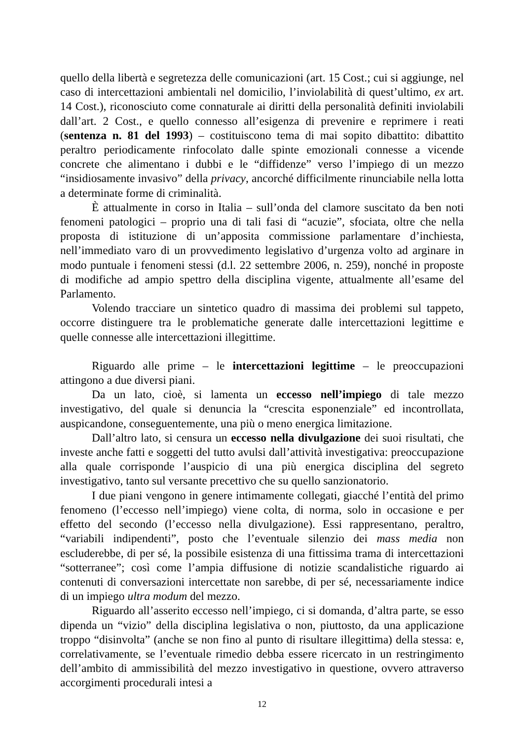quello della libertà e segretezza delle comunicazioni (art. 15 Cost.; cui si aggiunge, nel caso di intercettazioni ambientali nel domicilio, l’inviolabilità di quest’ultimo, ex art. 14 Cost.), riconosciuto come connaturale ai diritti della personalità definiti inviolabili dall’art. 2 Cost., e quello connesso all’esigenza di prevenire e reprimere i reati (sentenza n. 81 del 1993) – costituiscono tema di mai sopito dibattito: dibattito peraltro periodicamente rinfocolato dalle spinte emozionali connesse a vicende concrete che alimentano i dubbi e le “diffidenze” verso l’impiego di un mezzo “insidiosamente invasivo” della privacy, ancorché difficilmente rinunciabile nella lotta a determinate forme di criminalità.
È attualmente in corso in Italia – sull’onda del clamore suscitato da ben noti fenomeni patologici – proprio una di tali fasi di “acuzie”, sfociata, oltre che nella proposta di istituzione di un’apposita commissione parlamentare d’inchiesta, nell’immediato varo di un provvedimento legislativo d’urgenza volto ad arginare in modo puntuale i fenomeni stessi (d.l. 22 settembre 2006, n. 259), nonché in proposte di modifiche ad ampio spettro della disciplina vigente, attualmente all’esame del Parlamento.
Volendo tracciare un sintetico quadro di massima dei problemi sul tappeto, occorre distinguere tra le problematiche generate dalle intercettazioni legittime e quelle connesse alle intercettazioni illegittime.
Riguardo alle prime – le intercettazioni legittime – le preoccupazioni attingono a due diversi piani.
Da un lato, cioè, si lamenta un eccesso nell’impiego di tale mezzo investigativo, del quale si denuncia la “crescita esponenziale” ed incontrollata, auspicandone, conseguentemente, una più o meno energica limitazione.
Dall’altro lato, si censura un eccesso nella divulgazione dei suoi risultati, che investe anche fatti e soggetti del tutto avulsi dall’attività investigativa: preoccupazione alla quale corrisponde l’auspicio di una più energica disciplina del segreto investigativo, tanto sul versante precettivo che su quello sanzionatorio.
I due piani vengono in genere intimamente collegati, giacché l’entità del primo fenomeno (l’eccesso nell’impiego) viene colta, di norma, solo in occasione e per effetto del secondo (l’eccesso nella divulgazione). Essi rappresentano, peraltro, “variabili indipendenti”, posto che l’eventuale silenzio dei mass media non escluderebbe, di per sé, la possibile esistenza di una fittissima trama di intercettazioni “sotterranee”; così come l’ampia diffusione di notizie scandalistiche riguardo ai contenuti di conversazioni intercettate non sarebbe, di per sé, necessariamente indice di un impiego ultra modum del mezzo.
Riguardo all’asserito eccesso nell’impiego, ci si domanda, d’altra parte, se esso dipenda un “vizio” della disciplina legislativa o non, piuttosto, da una applicazione troppo “disinvolta” (anche se non fino al punto di risultare illegittima) della stessa: e, correlativamente, se l’eventuale rimedio debba essere ricercato in un restringimento dell’ambito di ammissibilità del mezzo investigativo in questione, ovvero attraverso accorgimenti procedurali intesi a
12